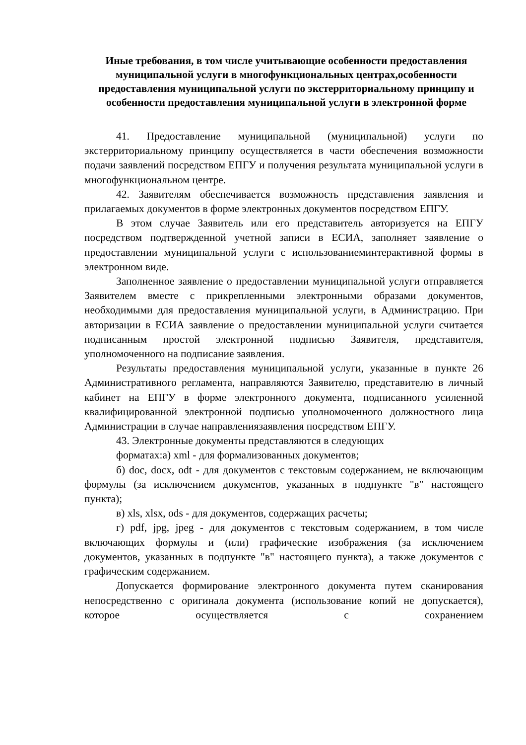Иные требования, в том числе учитывающие особенности предоставления муниципальной услуги в многофункциональных центрах,особенности предоставления муниципальной услуги по экстерриториальному принципу и особенности предоставления муниципальной услуги в электронной форме
41. Предоставление муниципальной (муниципальной) услуги по экстерриториальному принципу осуществляется в части обеспечения возможности подачи заявлений посредством ЕПГУ и получения результата муниципальной услуги в многофункциональном центре.
42. Заявителям обеспечивается возможность представления заявления и прилагаемых документов в форме электронных документов посредством ЕПГУ.
В этом случае Заявитель или его представитель авторизуется на ЕПГУ посредством подтвержденной учетной записи в ЕСИА, заполняет заявление о предоставлении муниципальной услуги с использованиеминтерактивной формы в электронном виде.
Заполненное заявление о предоставлении муниципальной услуги отправляется Заявителем вместе с прикрепленными электронными образами документов, необходимыми для предоставления муниципальной услуги, в Администрацию. При авторизации в ЕСИА заявление о предоставлении муниципальной услуги считается подписанным простой электронной подписью Заявителя, представителя, уполномоченного на подписание заявления.
Результаты предоставления муниципальной услуги, указанные в пункте 26 Административного регламента, направляются Заявителю, представителю в личный кабинет на ЕПГУ в форме электронного документа, подписанного усиленной квалифицированной электронной подписью уполномоченного должностного лица Администрации в случае направлениязаявления посредством ЕПГУ.
43. Электронные документы представляются в следующих
форматах:а) xml - для формализованных документов;
б) doc, docx, odt - для документов с текстовым содержанием, не включающим формулы (за исключением документов, указанных в подпункте "в" настоящего пункта);
в) xls, xlsx, ods - для документов, содержащих расчеты;
г) pdf, jpg, jpeg - для документов с текстовым содержанием, в том числе включающих формулы и (или) графические изображения (за исключением документов, указанных в подпункте "в" настоящего пункта), а также документов с графическим содержанием.
Допускается формирование электронного документа путем сканирования непосредственно с оригинала документа (использование копий не допускается), которое осуществляется с сохранением